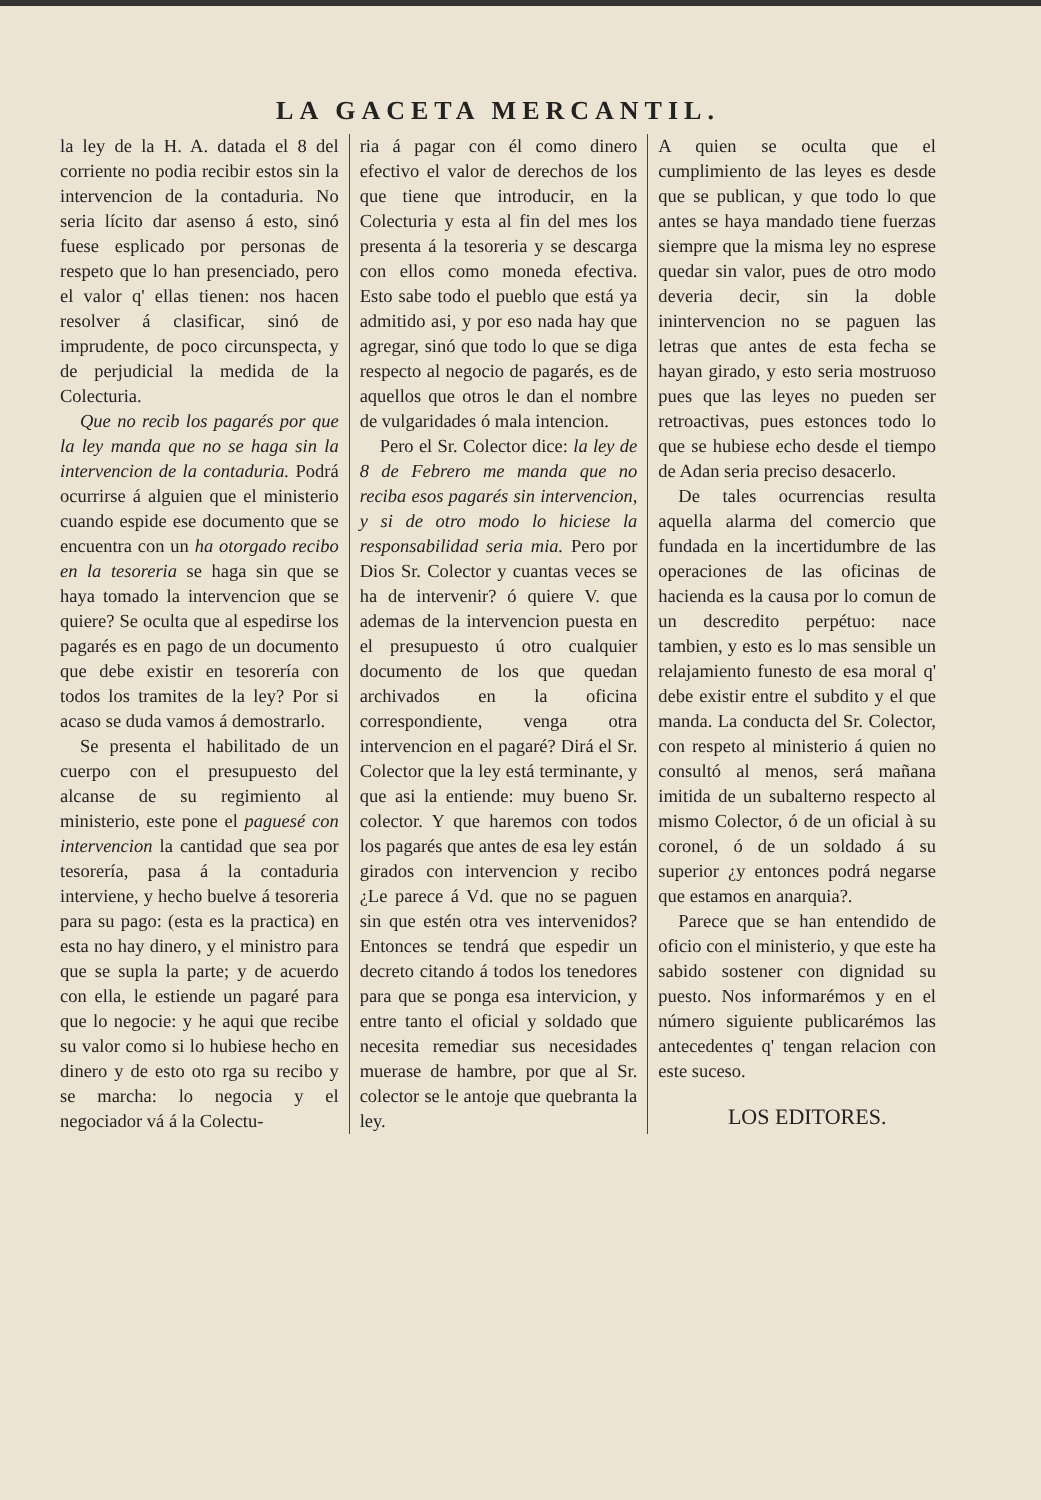LA GACETA MERCANTIL.
la ley de la H. A. datada el 8 del corriente no podia recibir estos sin la intervencion de la contaduria. No seria lícito dar asenso á esto, sinó fuese esplicado por personas de respeto que lo han presenciado, pero el valor q' ellas tienen: nos hacen resolver á clasificar, sinó de imprudente, de poco circunspecta, y de perjudicial la medida de la Colecturia.
Que no recib los pagarés por que la ley manda que no se haga sin la intervencion de la contaduria. Podrá ocurrirse á alguien que el ministerio cuando espide ese documento que se encuentra con un ha otorgado recibo en la tesoreria se haga sin que se haya tomado la intervencion que se quiere? Se oculta que al espedirse los pagarés es en pago de un documento que debe existir en tesorería con todos los tramites de la ley? Por si acaso se duda vamos á demostrarlo.
Se presenta el habilitado de un cuerpo con el presupuesto del alcanse de su regimiento al ministerio, este pone el paguesé con intervencion la cantidad que sea por tesorería, pasa á la contaduria interviene, y hecho buelve á tesoreria para su pago: (esta es la practica) en esta no hay dinero, y el ministro para que se supla la parte; y de acuerdo con ella, le estiende un pagaré para que lo negocie: y he aqui que recibe su valor como si lo hubiese hecho en dinero y de esto oto rga su recibo y se marcha: lo negocia y el negociador vá á la Colectu-
ria á pagar con él como dinero efectivo el valor de derechos de los que tiene que introducir, en la Colecturia y esta al fin del mes los presenta á la tesoreria y se descarga con ellos como moneda efectiva. Esto sabe todo el pueblo que está ya admitido asi, y por eso nada hay que agregar, sinó que todo lo que se diga respecto al negocio de pagarés, es de aquellos que otros le dan el nombre de vulgaridades ó mala intencion.
Pero el Sr. Colector dice: la ley de 8 de Febrero me manda que no reciba esos pagarés sin intervencion, y si de otro modo lo hiciese la responsabilidad seria mia. Pero por Dios Sr. Colector y cuantas veces se ha de intervenir? ó quiere V. que ademas de la intervencion puesta en el presupuesto ú otro cualquier documento de los que quedan archivados en la oficina correspondiente, venga otra intervencion en el pagaré? Dirá el Sr. Colector que la ley está terminante, y que asi la entiende: muy bueno Sr. colector. Y que haremos con todos los pagarés que antes de esa ley están girados con intervencion y recibo ¿Le parece á Vd. que no se paguen sin que estén otra ves intervenidos? Entonces se tendrá que espedir un decreto citando á todos los tenedores para que se ponga esa intervicion, y entre tanto el oficial y soldado que necesita remediar sus necesidades muerase de hambre, por que al Sr. colector se le antoje que quebranta la ley.
A quien se oculta que el cumplimiento de las leyes es desde que se publican, y que todo lo que antes se haya mandado tiene fuerzas siempre que la misma ley no esprese quedar sin valor, pues de otro modo deveria decir, sin la doble inintervencion no se paguen las letras que antes de esta fecha se hayan girado, y esto seria mostruoso pues que las leyes no pueden ser retroactivas, pues estonces todo lo que se hubiese echo desde el tiempo de Adan seria preciso desacerlo.
De tales ocurrencias resulta aquella alarma del comercio que fundada en la incertidumbre de las operaciones de las oficinas de hacienda es la causa por lo comun de un descredito perpétuo: nace tambien, y esto es lo mas sensible un relajamiento funesto de esa moral q' debe existir entre el subdito y el que manda. La conducta del Sr. Colector, con respeto al ministerio á quien no consultó al menos, será mañana imitida de un subalterno respecto al mismo Colector, ó de un oficial à su coronel, ó de un soldado á su superior ¿y entonces podrá negarse que estamos en anarquia?.
Parece que se han entendido de oficio con el ministerio, y que este ha sabido sostener con dignidad su puesto. Nos informarémos y en el número siguiente publicarémos las antecedentes q' tengan relacion con este suceso.
LOS EDITORES.